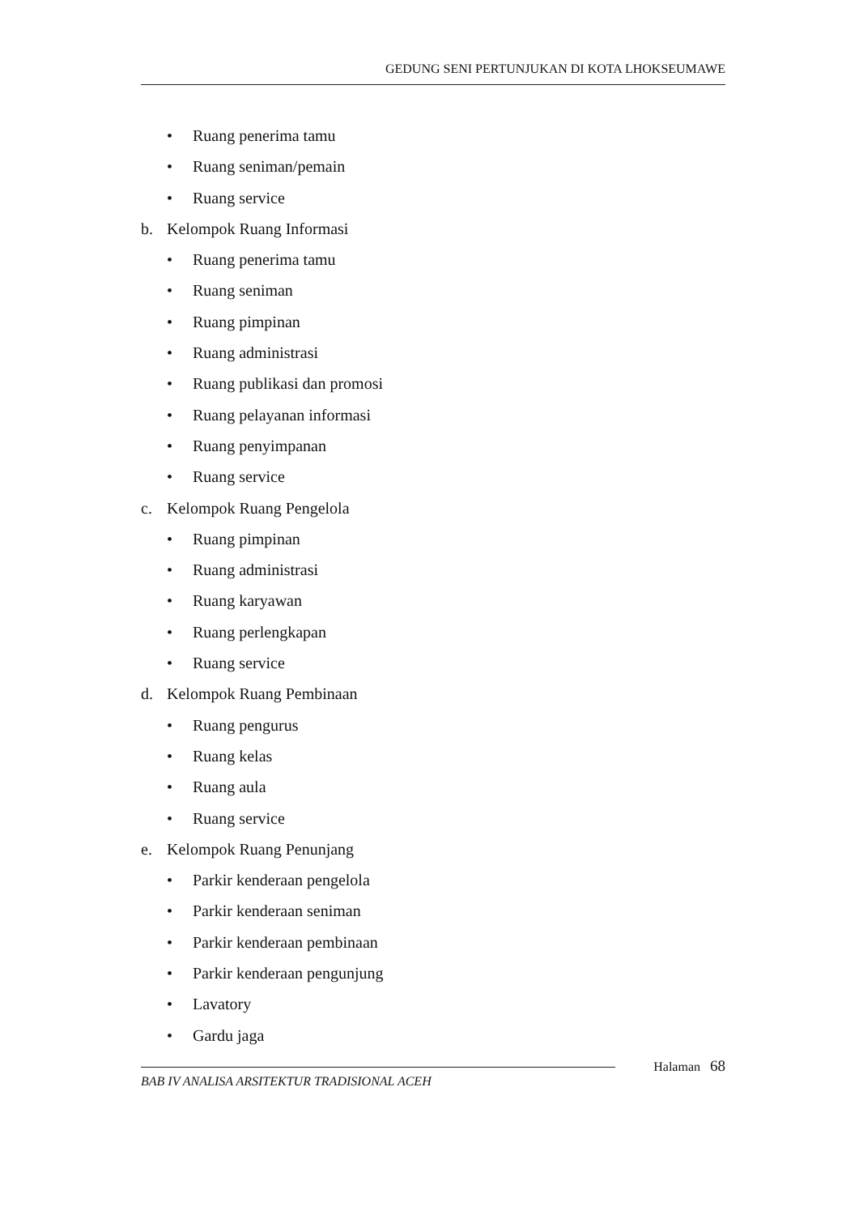GEDUNG SENI PERTUNJUKAN DI KOTA LHOKSEUMAWE
• Ruang penerima tamu
• Ruang seniman/pemain
• Ruang service
b. Kelompok Ruang Informasi
• Ruang penerima tamu
• Ruang seniman
• Ruang pimpinan
• Ruang administrasi
• Ruang publikasi dan promosi
• Ruang pelayanan informasi
• Ruang penyimpanan
• Ruang service
c. Kelompok Ruang Pengelola
• Ruang pimpinan
• Ruang administrasi
• Ruang karyawan
• Ruang perlengkapan
• Ruang service
d. Kelompok Ruang Pembinaan
• Ruang pengurus
• Ruang kelas
• Ruang aula
• Ruang service
e. Kelompok Ruang Penunjang
• Parkir kenderaan pengelola
• Parkir kenderaan seniman
• Parkir kenderaan pembinaan
• Parkir kenderaan pengunjung
• Lavatory
• Gardu jaga
Halaman 68
BAB IV ANALISA ARSITEKTUR TRADISIONAL ACEH